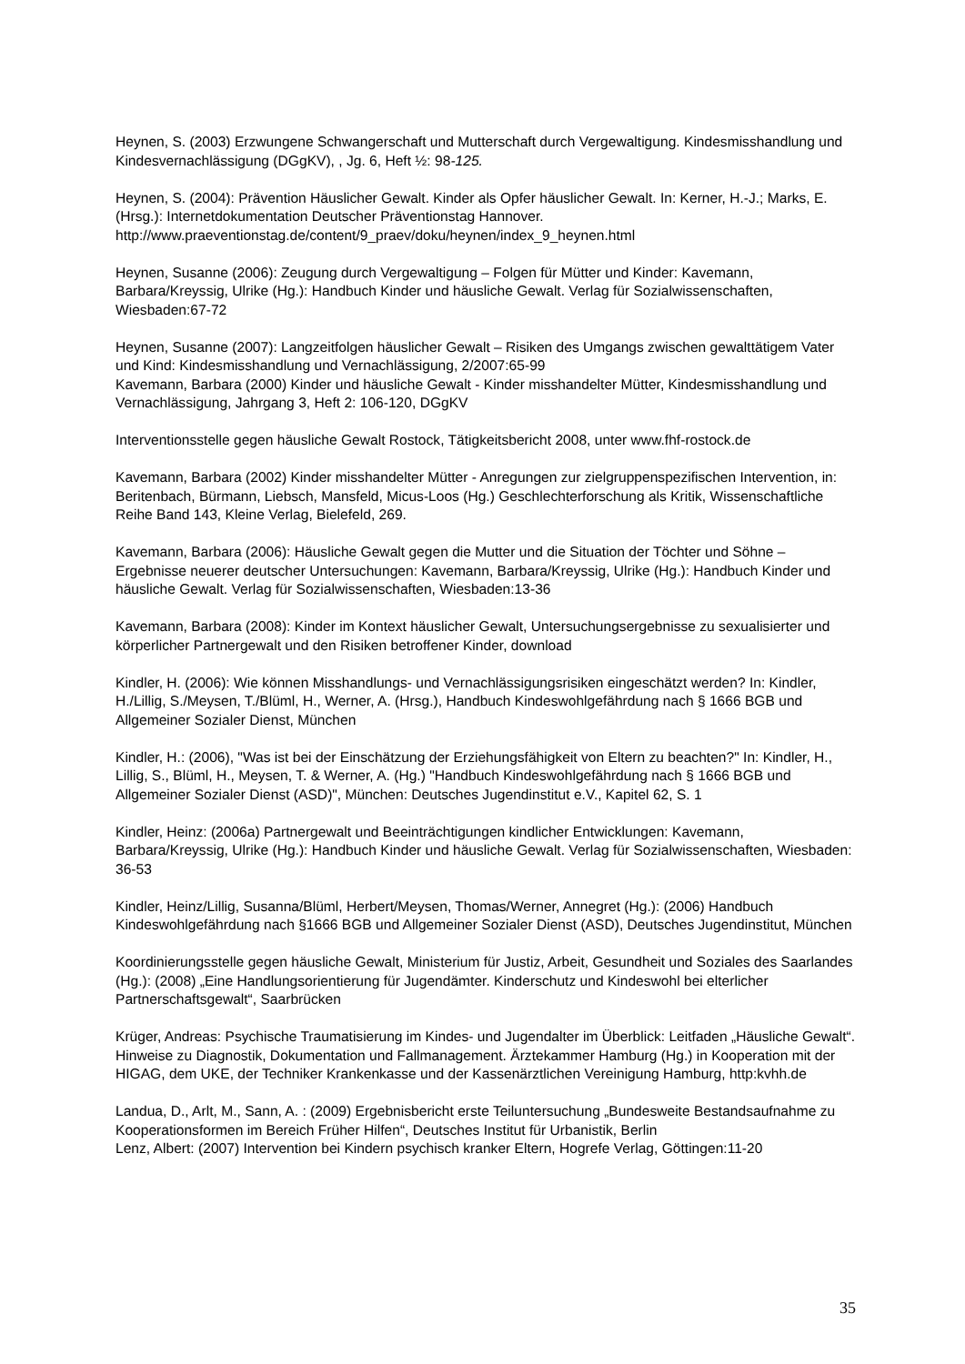Heynen, S. (2003) Erzwungene Schwangerschaft und Mutterschaft durch Vergewaltigung. Kindesmisshandlung und Kindesvernachlässigung (DGgKV), , Jg. 6, Heft ½: 98-125.
Heynen, S. (2004): Prävention Häuslicher Gewalt. Kinder als Opfer häuslicher Gewalt. In: Kerner, H.-J.; Marks, E. (Hrsg.): Internetdokumentation Deutscher Präventionstag Hannover. http://www.praeventionstag.de/content/9_praev/doku/heynen/index_9_heynen.html
Heynen, Susanne (2006): Zeugung durch Vergewaltigung – Folgen für Mütter und Kinder: Kavemann, Barbara/Kreyssig, Ulrike (Hg.): Handbuch Kinder und häusliche Gewalt. Verlag für Sozialwissenschaften, Wiesbaden:67-72
Heynen, Susanne (2007): Langzeitfolgen häuslicher Gewalt – Risiken des Umgangs zwischen gewalttätigem Vater und Kind: Kindesmisshandlung und Vernachlässigung, 2/2007:65-99
Kavemann, Barbara (2000) Kinder und häusliche Gewalt - Kinder misshandelter Mütter, Kindesmisshandlung und Vernachlässigung, Jahrgang 3, Heft 2: 106-120, DGgKV
Interventionsstelle gegen häusliche Gewalt Rostock, Tätigkeitsbericht 2008, unter www.fhf-rostock.de
Kavemann, Barbara (2002) Kinder misshandelter Mütter - Anregungen zur zielgruppenspezifischen Intervention, in: Beritenbach, Bürmann, Liebsch, Mansfeld, Micus-Loos (Hg.) Geschlechterforschung als Kritik, Wissenschaftliche Reihe Band 143, Kleine Verlag, Bielefeld, 269.
Kavemann, Barbara (2006): Häusliche Gewalt gegen die Mutter und die Situation der Töchter und Söhne – Ergebnisse neuerer deutscher Untersuchungen: Kavemann, Barbara/Kreyssig, Ulrike (Hg.): Handbuch Kinder und häusliche Gewalt. Verlag für Sozialwissenschaften, Wiesbaden:13-36
Kavemann, Barbara (2008): Kinder im Kontext häuslicher Gewalt, Untersuchungsergebnisse zu sexualisierter und körperlicher Partnergewalt und den Risiken betroffener Kinder, download
Kindler, H. (2006): Wie können Misshandlungs- und Vernachlässigungsrisiken eingeschätzt werden? In: Kindler, H./Lillig, S./Meysen, T./Blüml, H., Werner, A. (Hrsg.), Handbuch Kindeswohlgefährdung nach § 1666 BGB und Allgemeiner Sozialer Dienst, München
Kindler, H.: (2006), "Was ist bei der Einschätzung der Erziehungsfähigkeit von Eltern zu beachten?" In: Kindler, H., Lillig, S., Blüml, H., Meysen, T. & Werner, A. (Hg.) "Handbuch Kindeswohlgefährdung nach § 1666 BGB und Allgemeiner Sozialer Dienst (ASD)", München: Deutsches Jugendinstitut e.V., Kapitel 62, S. 1
Kindler, Heinz: (2006a) Partnergewalt und Beeinträchtigungen kindlicher Entwicklungen: Kavemann, Barbara/Kreyssig, Ulrike (Hg.): Handbuch Kinder und häusliche Gewalt. Verlag für Sozialwissenschaften, Wiesbaden: 36-53
Kindler, Heinz/Lillig, Susanna/Blüml, Herbert/Meysen, Thomas/Werner, Annegret (Hg.): (2006) Handbuch Kindeswohlgefährdung nach §1666 BGB und Allgemeiner Sozialer Dienst (ASD), Deutsches Jugendinstitut, München
Koordinierungsstelle gegen häusliche Gewalt, Ministerium für Justiz, Arbeit, Gesundheit und Soziales des Saarlandes (Hg.): (2008) „Eine Handlungsorientierung für Jugendämter. Kinderschutz und Kindeswohl bei elterlicher Partnerschaftsgewalt“, Saarbrücken
Krüger, Andreas: Psychische Traumatisierung im Kindes- und Jugendalter im Überblick: Leitfaden „Häusliche Gewalt“. Hinweise zu Diagnostik, Dokumentation und Fallmanagement. Ärztekammer Hamburg (Hg.) in Kooperation mit der HIGAG, dem UKE, der Techniker Krankenkasse und der Kassenärztlichen Vereinigung Hamburg, http:kvhh.de
Landua, D., Arlt, M., Sann, A. : (2009) Ergebnisbericht erste Teiluntersuchung „Bundesweite Bestandsaufnahme zu Kooperationsformen im Bereich Früher Hilfen“, Deutsches Institut für Urbanistik, Berlin
Lenz, Albert: (2007) Intervention bei Kindern psychisch kranker Eltern, Hogrefe Verlag, Göttingen:11-20
35